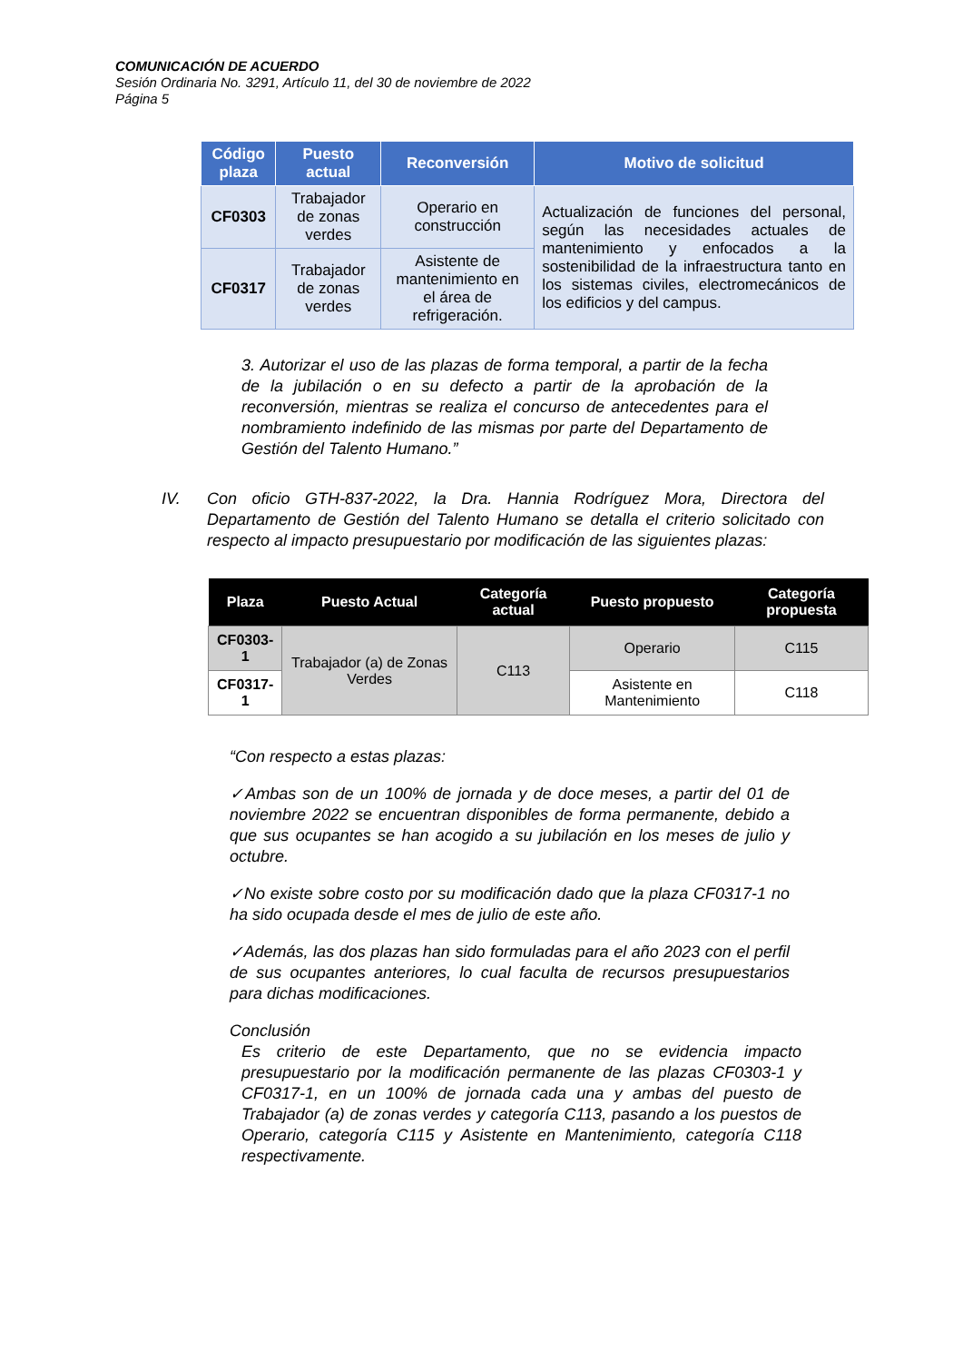COMUNICACIÓN DE ACUERDO
Sesión Ordinaria No. 3291, Artículo 11, del 30 de noviembre de 2022
Página 5
| Código plaza | Puesto actual | Reconversión | Motivo de solicitud |
| --- | --- | --- | --- |
| CF0303 | Trabajador de zonas verdes | Operario en construcción | Actualización de funciones del personal, según las necesidades actuales de mantenimiento y enfocados a la sostenibilidad de la infraestructura tanto en los sistemas civiles, electromecánicos de los edificios y del campus. |
| CF0317 | Trabajador de zonas verdes | Asistente de mantenimiento en el área de refrigeración. | |
3. Autorizar el uso de las plazas de forma temporal, a partir de la fecha de la jubilación o en su defecto a partir de la aprobación de la reconversión, mientras se realiza el concurso de antecedentes para el nombramiento indefinido de las mismas por parte del Departamento de Gestión del Talento Humano.”
IV. Con oficio GTH-837-2022, la Dra. Hannia Rodríguez Mora, Directora del Departamento de Gestión del Talento Humano se detalla el criterio solicitado con respecto al impacto presupuestario por modificación de las siguientes plazas:
| Plaza | Puesto Actual | Categoría actual | Puesto propuesto | Categoría propuesta |
| --- | --- | --- | --- | --- |
| CF0303-1 | Trabajador (a) de Zonas Verdes | C113 | Operario | C115 |
| CF0317-1 | | | Asistente en Mantenimiento | C118 |
“Con respecto a estas plazas:
✓Ambas son de un 100% de jornada y de doce meses, a partir del 01 de noviembre 2022 se encuentran disponibles de forma permanente, debido a que sus ocupantes se han acogido a su jubilación en los meses de julio y octubre.
✓No existe sobre costo por su modificación dado que la plaza CF0317-1 no ha sido ocupada desde el mes de julio de este año.
✓Además, las dos plazas han sido formuladas para el año 2023 con el perfil de sus ocupantes anteriores, lo cual faculta de recursos presupuestarios para dichas modificaciones.
Conclusión
Es criterio de este Departamento, que no se evidencia impacto presupuestario por la modificación permanente de las plazas CF0303-1 y CF0317-1, en un 100% de jornada cada una y ambas del puesto de Trabajador (a) de zonas verdes y categoría C113, pasando a los puestos de Operario, categoría C115 y Asistente en Mantenimiento, categoría C118 respectivamente.